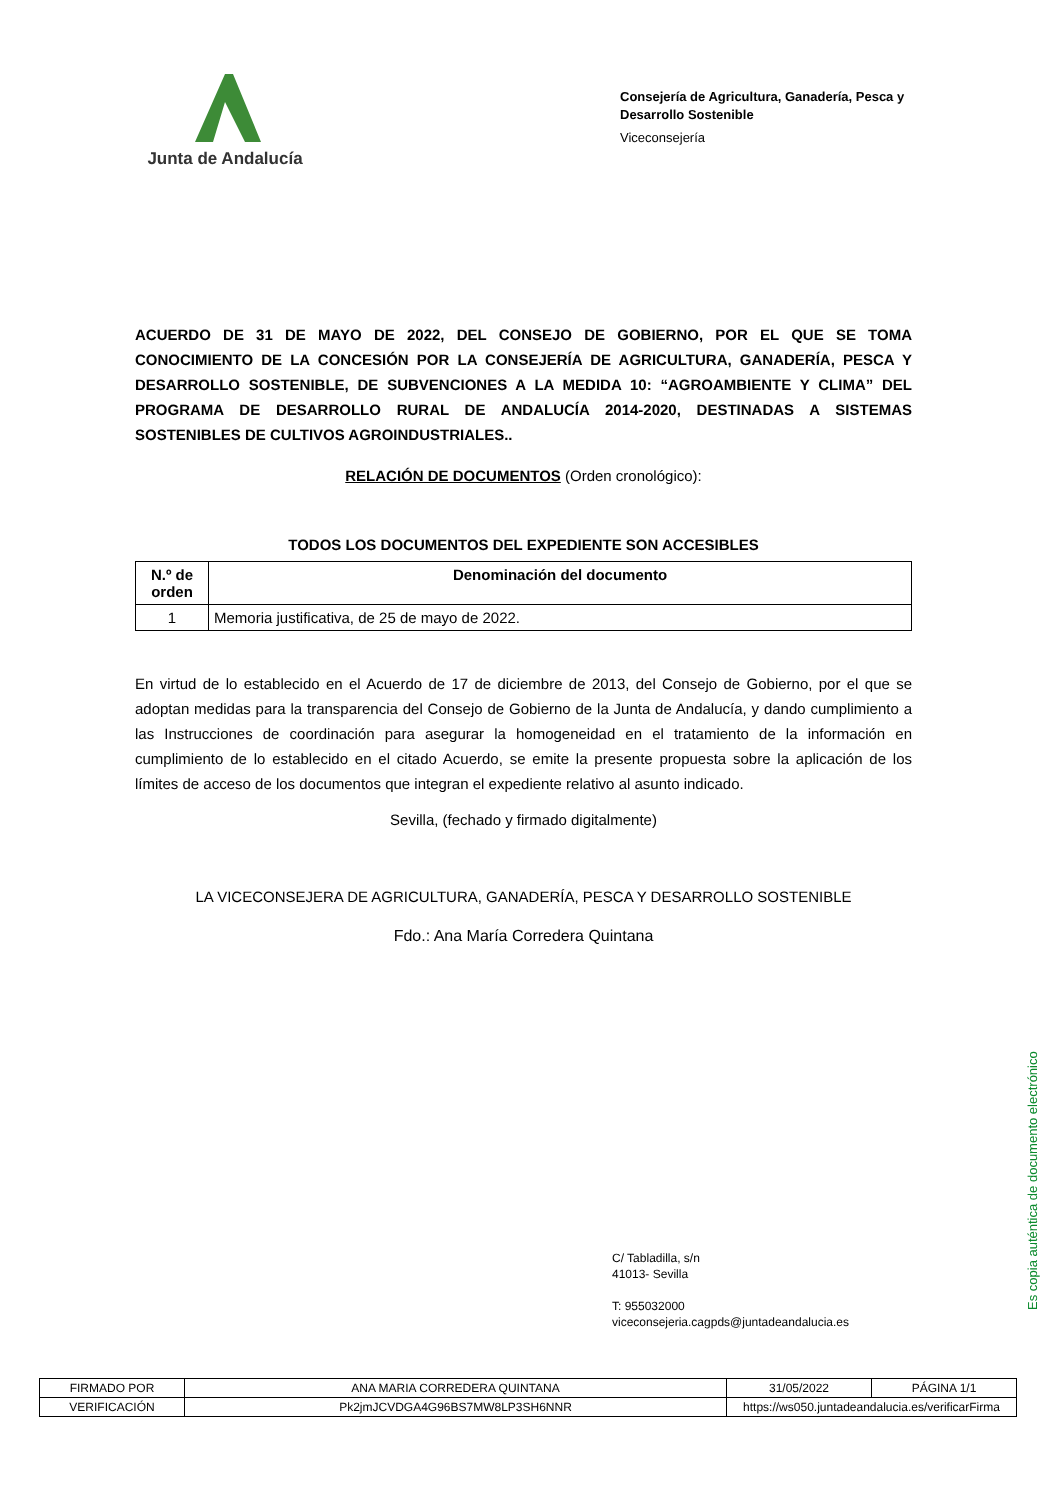Junta de Andalucía
Consejería de Agricultura, Ganadería, Pesca y Desarrollo Sostenible
Viceconsejería
ACUERDO DE 31 DE MAYO DE 2022, DEL CONSEJO DE GOBIERNO, POR EL QUE SE TOMA CONOCIMIENTO DE LA CONCESIÓN POR LA CONSEJERÍA DE AGRICULTURA, GANADERÍA, PESCA Y DESARROLLO SOSTENIBLE, DE SUBVENCIONES A LA MEDIDA 10: “AGROAMBIENTE Y CLIMA” DEL PROGRAMA DE DESARROLLO RURAL DE ANDALUCÍA 2014-2020, DESTINADAS A SISTEMAS SOSTENIBLES DE CULTIVOS AGROINDUSTRIALES..
RELACIÓN DE DOCUMENTOS (Orden cronológico):
TODOS LOS DOCUMENTOS DEL EXPEDIENTE SON ACCESIBLES
| N.º de orden | Denominación del documento |
| --- | --- |
| 1 | Memoria justificativa, de 25 de mayo de 2022. |
En virtud de lo establecido en el Acuerdo de 17 de diciembre de 2013, del Consejo de Gobierno, por el que se adoptan medidas para la transparencia del Consejo de Gobierno de la Junta de Andalucía, y dando cumplimiento a las Instrucciones de coordinación para asegurar la homogeneidad en el tratamiento de la información en cumplimiento de lo establecido en el citado Acuerdo, se emite la presente propuesta sobre la aplicación de los límites de acceso de los documentos que integran el expediente relativo al asunto indicado.
Sevilla, (fechado y firmado digitalmente)
LA VICECONSEJERA DE AGRICULTURA, GANADERÍA, PESCA Y DESARROLLO SOSTENIBLE
Fdo.: Ana María Corredera Quintana
C/ Tabladilla, s/n
41013- Sevilla
T: 955032000
viceconsejeria.cagpds@juntadeandalucia.es
Es copia auténtica de documento electrónico
| FIRMADO POR | ANA MARIA CORREDERA QUINTANA | | 31/05/2022 | PÁGINA 1/1 |
| VERIFICACIÓN | Pk2jmJCVDGA4G96BS7MW8LP3SH6NNR | https://ws050.juntadeandalucia.es/verificarFirma | | |